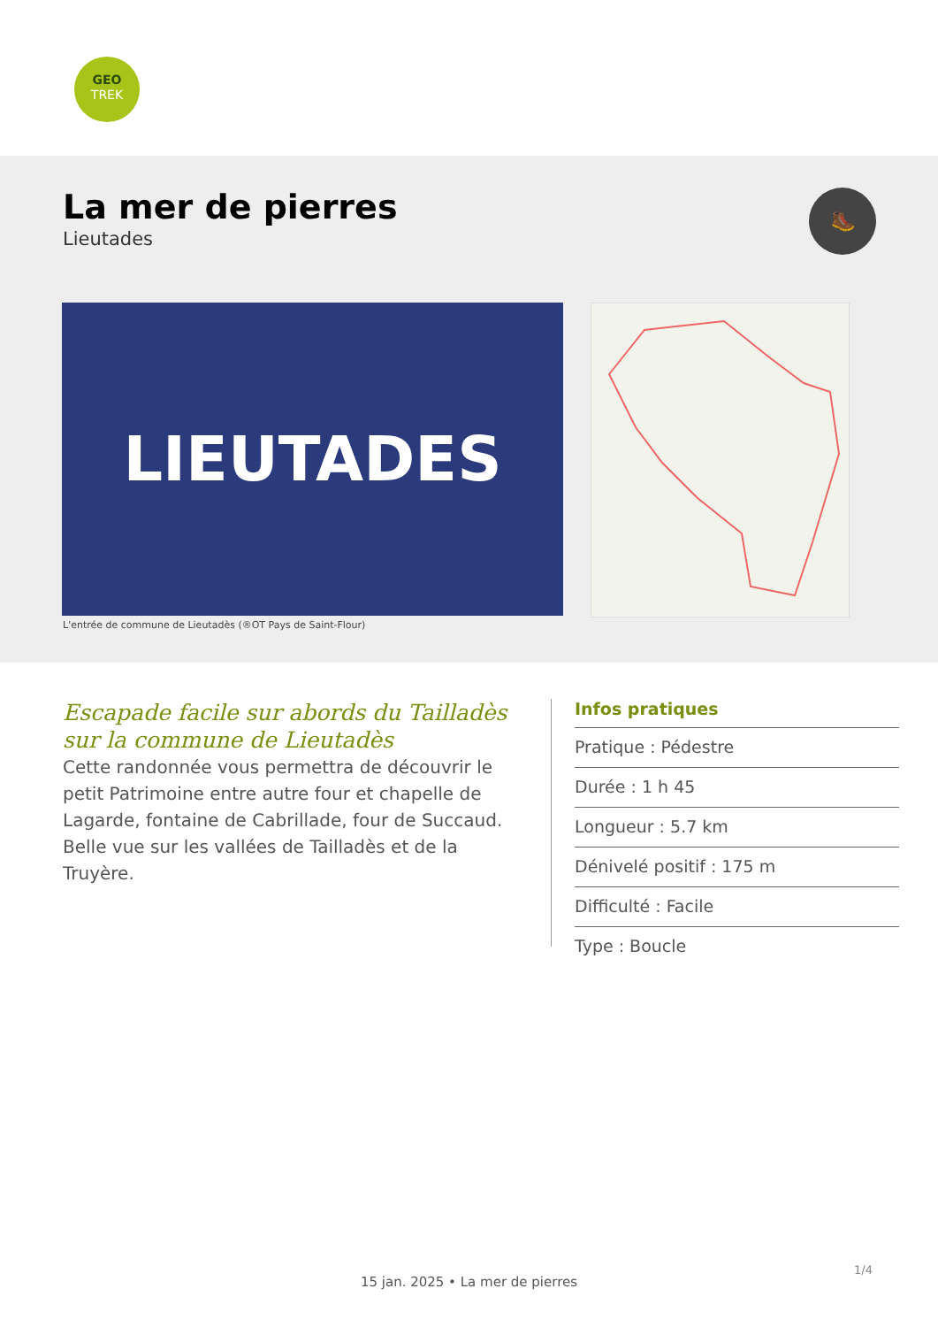GEO
TREK
La mer de pierres
Lieutades
🥾
LIEUTADES
L'entrée de commune de Lieutadès (®OT Pays de Saint-Flour)
Escapade facile sur abords du Tailladès sur la commune de Lieutadès
Cette randonnée vous permettra de découvrir le petit Patrimoine entre autre four et chapelle de Lagarde, fontaine de Cabrillade, four de Succaud. Belle vue sur les vallées de Tailladès et de la Truyère.
Infos pratiques
Pratique : Pédestre
Durée : 1 h 45
Longueur : 5.7 km
Dénivelé positif : 175 m
Difficulté : Facile
Type : Boucle
1/4
15 jan. 2025 • La mer de pierres